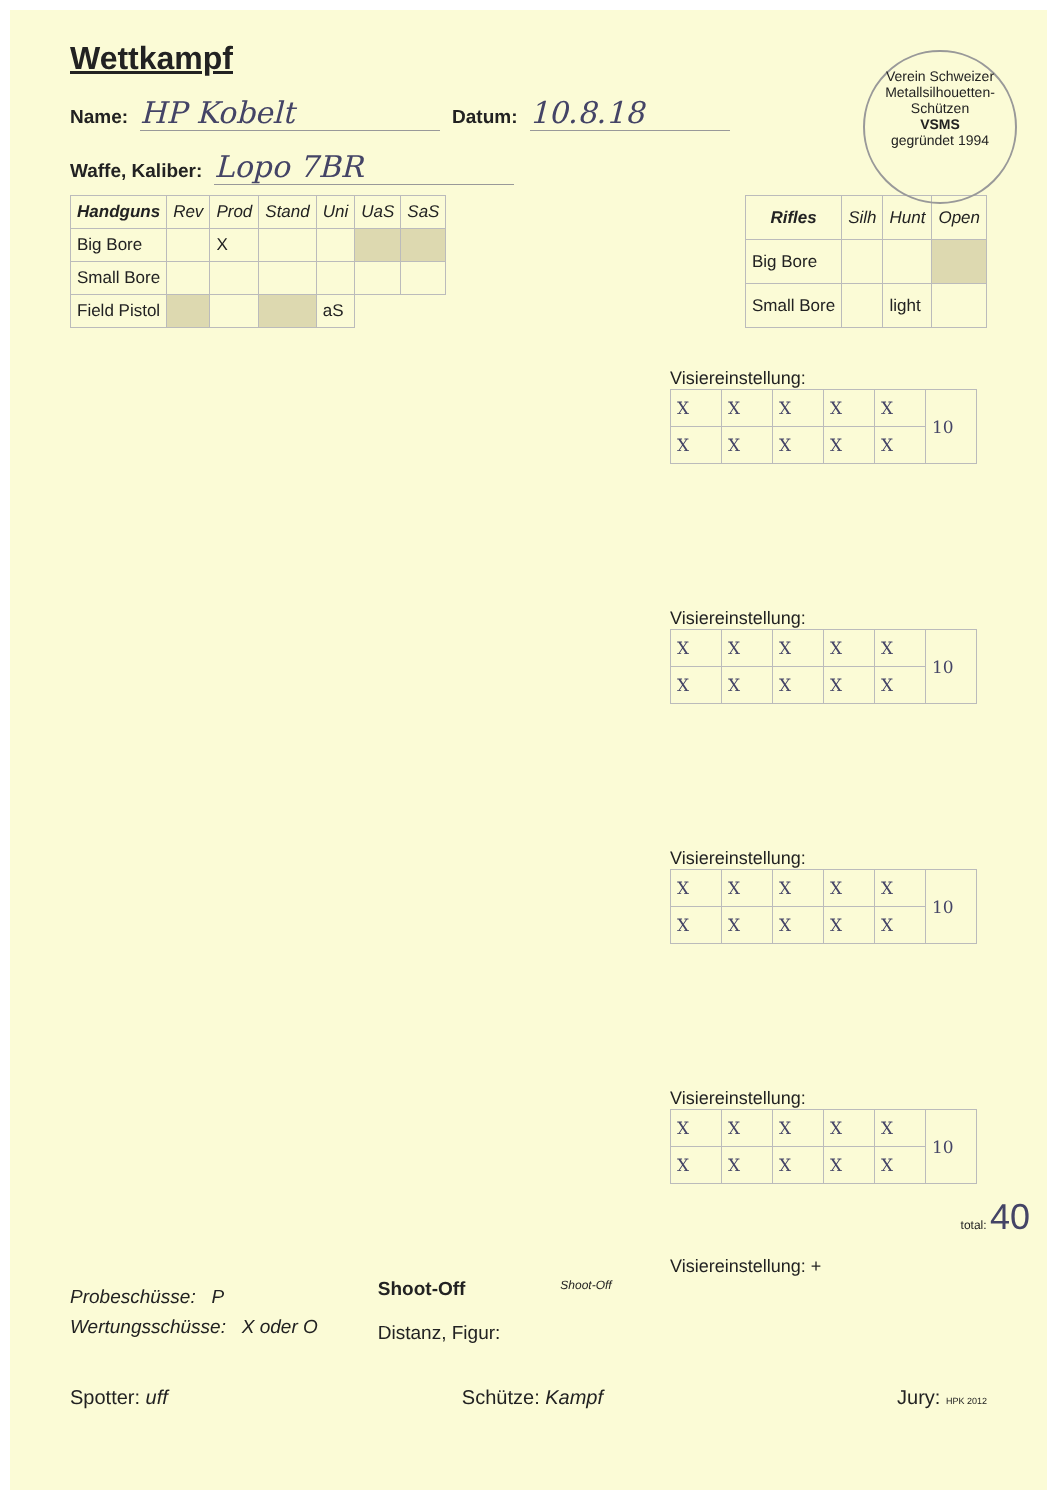Verein Schweizer Metallsilhouetten-Schützen
VSMS
gegründet 1994
Wettkampf
Name: HP Kobelt Datum: 10.8.18
Waffe, Kaliber: Lopo 7BR
| Handguns | Rev | Prod | Stand | Uni | UaS | SaS |
| --- | --- | --- | --- | --- | --- | --- |
| Big Bore | | X | | | | |
| Small Bore | | | | | | |
| Field Pistol | | | | aS | | |
| Rifles | Silh | Hunt | Open |
| --- | --- | --- | --- |
| Big Bore | | | |
| Small Bore | | light | |
Visiereinstellung:
| X | X | X | X | X | 10 |
| X | X | X | X | X | |
Visiereinstellung:
| X | X | X | X | X | 10 |
| X | X | X | X | X | |
Visiereinstellung:
| X | X | X | X | X | 10 |
| X | X | X | X | X | |
Visiereinstellung:
| X | X | X | X | X | 10 |
| X | X | X | X | X | |
total: 40
Visiereinstellung: +
Probeschüsse: P
Wertungsschüsse: X oder O
Shoot-Off
Distanz, Figur:
Shoot-Off
Spotter: uff Schütze: Kampf Jury: HPK 2012